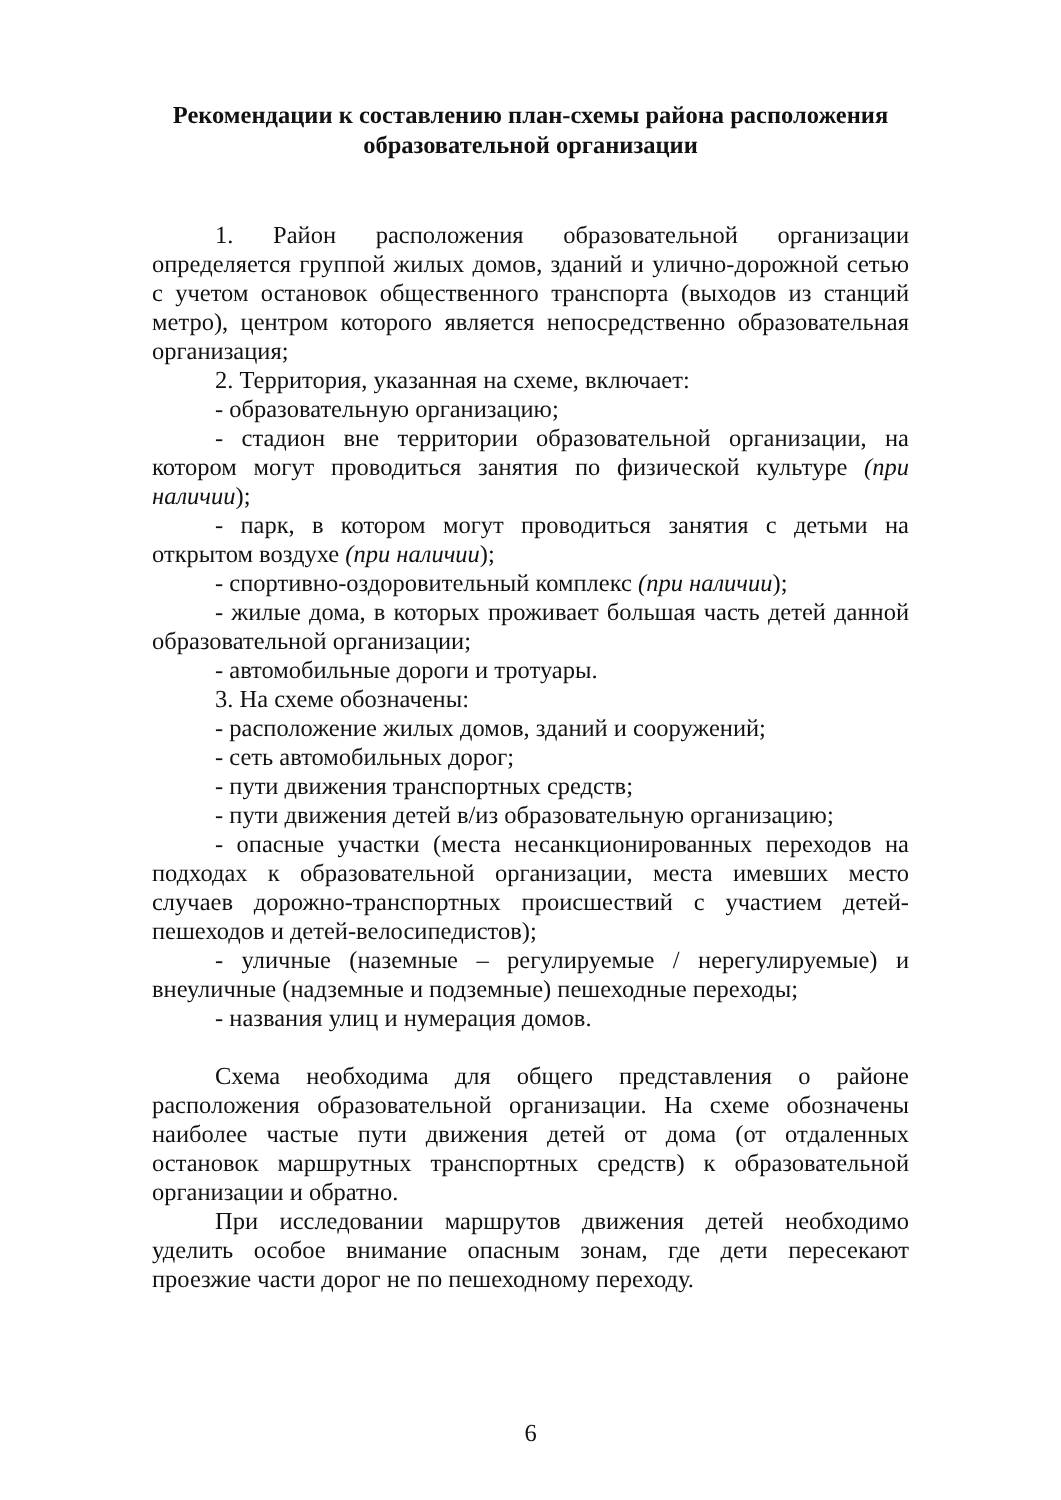Рекомендации к составлению план-схемы района расположения образовательной организации
1. Район расположения образовательной организации определяется группой жилых домов, зданий и улично-дорожной сетью с учетом остановок общественного транспорта (выходов из станций метро), центром которого является непосредственно образовательная организация;
2. Территория, указанная на схеме, включает:
- образовательную организацию;
- стадион вне территории образовательной организации, на котором могут проводиться занятия по физической культуре (при наличии);
- парк, в котором могут проводиться занятия с детьми на открытом воздухе (при наличии);
- спортивно-оздоровительный комплекс (при наличии);
- жилые дома, в которых проживает большая часть детей данной образовательной организации;
- автомобильные дороги и тротуары.
3. На схеме обозначены:
- расположение жилых домов, зданий и сооружений;
- сеть автомобильных дорог;
- пути движения транспортных средств;
- пути движения детей в/из образовательную организацию;
- опасные участки (места несанкционированных переходов на подходах к образовательной организации, места имевших место случаев дорожно-транспортных происшествий с участием детей-пешеходов и детей-велосипедистов);
- уличные (наземные – регулируемые / нерегулируемые) и внеуличные (надземные и подземные) пешеходные переходы;
- названия улиц и нумерация домов.
Схема необходима для общего представления о районе расположения образовательной организации. На схеме обозначены наиболее частые пути движения детей от дома (от отдаленных остановок маршрутных транспортных средств) к образовательной организации и обратно.
При исследовании маршрутов движения детей необходимо уделить особое внимание опасным зонам, где дети пересекают проезжие части дорог не по пешеходному переходу.
6